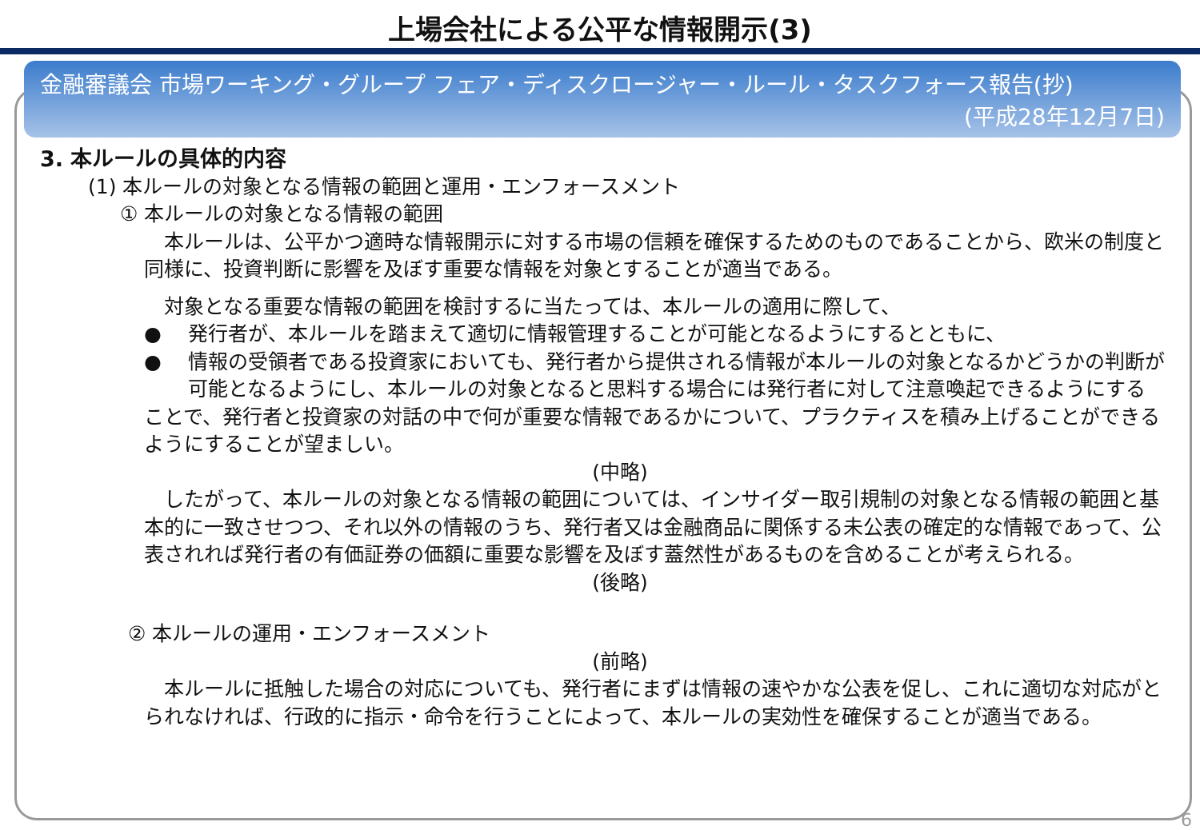上場会社による公平な情報開示(3)
金融審議会 市場ワーキング・グループ フェア・ディスクロージャー・ルール・タスクフォース報告(抄)
(平成28年12月7日)
3. 本ルールの具体的内容
(1) 本ルールの対象となる情報の範囲と運用・エンフォースメント
① 本ルールの対象となる情報の範囲
　本ルールは、公平かつ適時な情報開示に対する市場の信頼を確保するためのものであることから、欧米の制度と同様に、投資判断に影響を及ぼす重要な情報を対象とすることが適当である。
　対象となる重要な情報の範囲を検討するに当たっては、本ルールの適用に際して、
● 発行者が、本ルールを踏まえて適切に情報管理することが可能となるようにするとともに、
● 情報の受領者である投資家においても、発行者から提供される情報が本ルールの対象となるかどうかの判断が可能となるようにし、本ルールの対象となると思料する場合には発行者に対して注意喚起できるようにする
ことで、発行者と投資家の対話の中で何が重要な情報であるかについて、プラクティスを積み上げることができるようにすることが望ましい。
(中略)
　したがって、本ルールの対象となる情報の範囲については、インサイダー取引規制の対象となる情報の範囲と基本的に一致させつつ、それ以外の情報のうち、発行者又は金融商品に関係する未公表の確定的な情報であって、公表されれば発行者の有価証券の価額に重要な影響を及ぼす蓋然性があるものを含めることが考えられる。
(後略)
② 本ルールの運用・エンフォースメント
(前略)
　本ルールに抵触した場合の対応についても、発行者にまずは情報の速やかな公表を促し、これに適切な対応がとられなければ、行政的に指示・命令を行うことによって、本ルールの実効性を確保することが適当である。
6